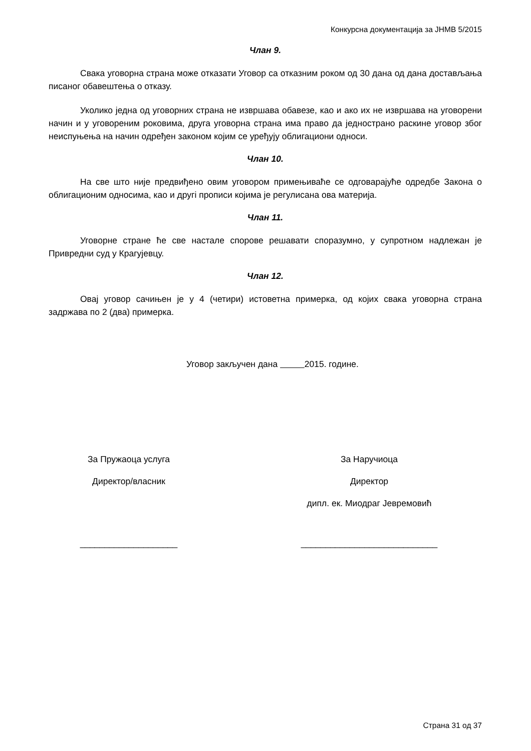Конкурсна документација за ЈНМВ 5/2015
Члан 9.
Свака уговорна страна може отказати Уговор са отказним роком од 30 дана од дана достављања писаног обавештења о отказу.
Уколико једна од уговорних страна не извршава обавезе, као и ако их не извршава на уговорени начин и у уговореним роковима, друга уговорна страна има право да једнострано раскине уговор због неиспуњења на начин одређен законом којим се уређују облигациони односи.
Члан 10.
На све што није предвиђено овим уговором примењиваће се одговарајуће одредбе Закона о облигационим односима, као и другi прописи којима је регулисана ова материја.
Члан 11.
Уговорне стране ће све настале спорове решавати споразумно, у супротном надлежан је Привредни суд у Крагујевцу.
Члан 12.
Овај уговор сачињен је у 4 (четири) истоветна примерка, од којих свака уговорна страна задржава по 2 (два) примерка.
Уговор закључен дана 2015. године.
За Пружаоца услуга
Директор/власник
____________________
За Наручиоца
Директор
дипл. ек. Миодраг Јевремовић
____________________________
Страна 31 од 37